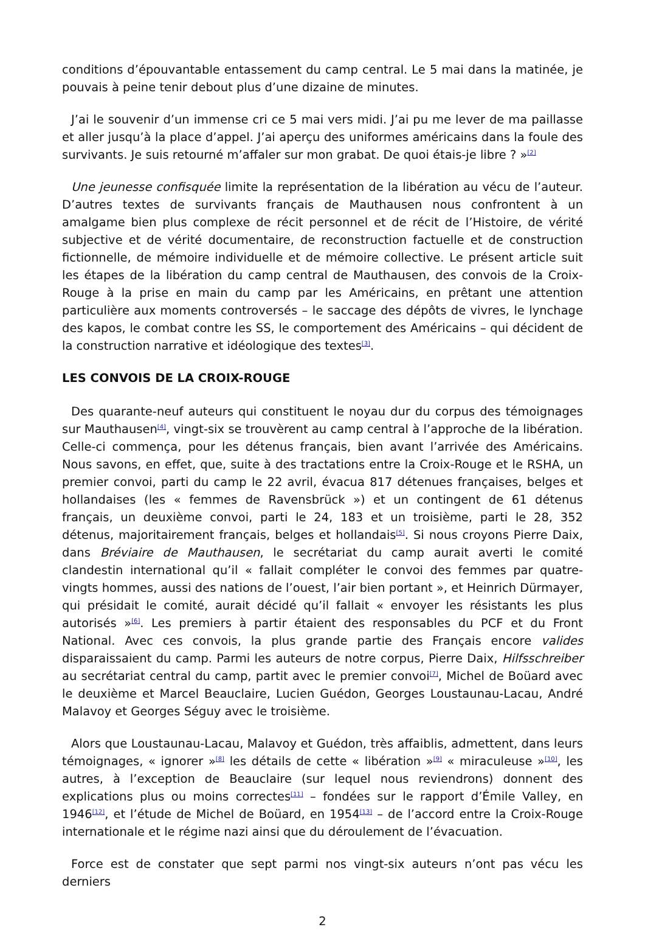conditions d’épouvantable entassement du camp central. Le 5 mai dans la matinée, je pouvais à peine tenir debout plus d’une dizaine de minutes.
J’ai le souvenir d’un immense cri ce 5 mai vers midi. J’ai pu me lever de ma paillasse et aller jusqu’à la place d’appel. J’ai aperçu des uniformes américains dans la foule des survivants. Je suis retourné m’affaler sur mon grabat. De quoi étais-je libre ? »<sup>[2]</sup>
Une jeunesse confisquée limite la représentation de la libération au vécu de l’auteur. D’autres textes de survivants français de Mauthausen nous confrontent à un amalgame bien plus complexe de récit personnel et de récit de l’Histoire, de vérité subjective et de vérité documentaire, de reconstruction factuelle et de construction fictionnelle, de mémoire individuelle et de mémoire collective. Le présent article suit les étapes de la libération du camp central de Mauthausen, des convois de la Croix-Rouge à la prise en main du camp par les Américains, en prêtant une attention particulière aux moments controversés – le saccage des dépôts de vivres, le lynchage des kapos, le combat contre les SS, le comportement des Américains – qui décident de la construction narrative et idéologique des textes<sup>[3]</sup>.
LES CONVOIS DE LA CROIX-ROUGE
Des quarante-neuf auteurs qui constituent le noyau dur du corpus des témoignages sur Mauthausen<sup>[4]</sup>, vingt-six se trouvèrent au camp central à l’approche de la libération. Celle-ci commença, pour les détenus français, bien avant l’arrivée des Américains. Nous savons, en effet, que, suite à des tractations entre la Croix-Rouge et le RSHA, un premier convoi, parti du camp le 22 avril, évacua 817 détenues françaises, belges et hollandaises (les « femmes de Ravensbrück ») et un contingent de 61 détenus français, un deuxième convoi, parti le 24, 183 et un troisième, parti le 28, 352 détenus, majoritairement français, belges et hollandais<sup>[5]</sup>. Si nous croyons Pierre Daix, dans Bréviaire de Mauthausen, le secrétariat du camp aurait averti le comité clandestin international qu’il « fallait compléter le convoi des femmes par quatre-vingts hommes, aussi des nations de l’ouest, l’air bien portant », et Heinrich Dürmayer, qui présidait le comité, aurait décidé qu’il fallait « envoyer les résistants les plus autorisés »<sup>[6]</sup>. Les premiers à partir étaient des responsables du PCF et du Front National. Avec ces convois, la plus grande partie des Français encore valides disparaissaient du camp. Parmi les auteurs de notre corpus, Pierre Daix, Hilfsschreiber au secrétariat central du camp, partit avec le premier convoi<sup>[7]</sup>, Michel de Boüard avec le deuxième et Marcel Beauclaire, Lucien Guédon, Georges Loustaunau-Lacau, André Malavoy et Georges Séguy avec le troisième.
Alors que Loustaunau-Lacau, Malavoy et Guédon, très affaiblis, admettent, dans leurs témoignages, « ignorer »<sup>[8]</sup> les détails de cette « libération »<sup>[9]</sup> « miraculeuse »<sup>[10]</sup>, les autres, à l’exception de Beauclaire (sur lequel nous reviendrons) donnent des explications plus ou moins correctes<sup>[11]</sup> – fondées sur le rapport d’Émile Valley, en 1946<sup>[12]</sup>, et l’étude de Michel de Boüard, en 1954<sup>[13]</sup> – de l’accord entre la Croix-Rouge internationale et le régime nazi ainsi que du déroulement de l’évacuation.
Force est de constater que sept parmi nos vingt-six auteurs n’ont pas vécu les derniers
2